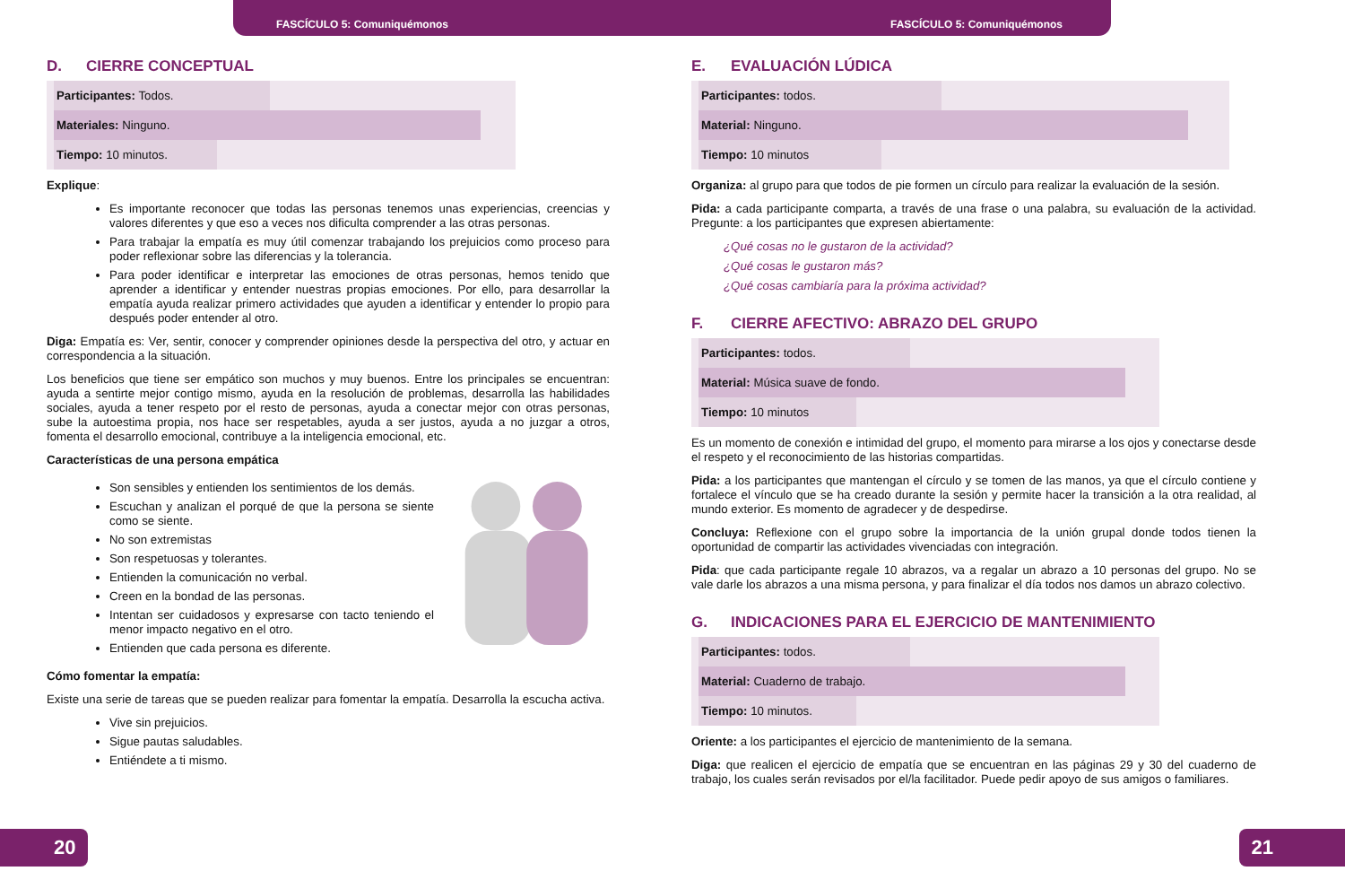FASCÍCULO 5: Comuniquémonos
FASCÍCULO 5: Comuniquémonos
D. CIERRE CONCEPTUAL
Participantes: Todos.
Materiales: Ninguno.
Tiempo: 10 minutos.
Explique:
Es importante reconocer que todas las personas tenemos unas experiencias, creencias y valores diferentes y que eso a veces nos dificulta comprender a las otras personas.
Para trabajar la empatía es muy útil comenzar trabajando los prejuicios como proceso para poder reflexionar sobre las diferencias y la tolerancia.
Para poder identificar e interpretar las emociones de otras personas, hemos tenido que aprender a identificar y entender nuestras propias emociones. Por ello, para desarrollar la empatía ayuda realizar primero actividades que ayuden a identificar y entender lo propio para después poder entender al otro.
Diga: Empatía es: Ver, sentir, conocer y comprender opiniones desde la perspectiva del otro, y actuar en correspondencia a la situación.
Los beneficios que tiene ser empático son muchos y muy buenos. Entre los principales se encuentran: ayuda a sentirte mejor contigo mismo, ayuda en la resolución de problemas, desarrolla las habilidades sociales, ayuda a tener respeto por el resto de personas, ayuda a conectar mejor con otras personas, sube la autoestima propia, nos hace ser respetables, ayuda a ser justos, ayuda a no juzgar a otros, fomenta el desarrollo emocional, contribuye a la inteligencia emocional, etc.
Características de una persona empática
Son sensibles y entienden los sentimientos de los demás.
Escuchan y analizan el porqué de que la persona se siente como se siente.
No son extremistas
Son respetuosas y tolerantes.
Entienden la comunicación no verbal.
Creen en la bondad de las personas.
Intentan ser cuidadosos y expresarse con tacto teniendo el menor impacto negativo en el otro.
Entienden que cada persona es diferente.
Cómo fomentar la empatía:
Existe una serie de tareas que se pueden realizar para fomentar la empatía. Desarrolla la escucha activa.
Vive sin prejuicios.
Sigue pautas saludables.
Entiéndete a ti mismo.
E. EVALUACIÓN LÚDICA
Participantes: todos.
Material: Ninguno.
Tiempo: 10 minutos
Organiza: al grupo para que todos de pie formen un círculo para realizar la evaluación de la sesión.
Pida: a cada participante comparta, a través de una frase o una palabra, su evaluación de la actividad. Pregunte: a los participantes que expresen abiertamente:
¿Qué cosas no le gustaron de la actividad?
¿Qué cosas le gustaron más?
¿Qué cosas cambiaría para la próxima actividad?
F. CIERRE AFECTIVO: ABRAZO DEL GRUPO
Participantes: todos.
Material: Música suave de fondo.
Tiempo: 10 minutos
Es un momento de conexión e intimidad del grupo, el momento para mirarse a los ojos y conectarse desde el respeto y el reconocimiento de las historias compartidas.
Pida: a los participantes que mantengan el círculo y se tomen de las manos, ya que el círculo contiene y fortalece el vínculo que se ha creado durante la sesión y permite hacer la transición a la otra realidad, al mundo exterior. Es momento de agradecer y de despedirse.
Concluya: Reflexione con el grupo sobre la importancia de la unión grupal donde todos tienen la oportunidad de compartir las actividades vivenciadas con integración.
Pida: que cada participante regale 10 abrazos, va a regalar un abrazo a 10 personas del grupo. No se vale darle los abrazos a una misma persona, y para finalizar el día todos nos damos un abrazo colectivo.
G. INDICACIONES PARA EL EJERCICIO DE MANTENIMIENTO
Participantes: todos.
Material: Cuaderno de trabajo.
Tiempo: 10 minutos.
Oriente: a los participantes el ejercicio de mantenimiento de la semana.
Diga: que realicen el ejercicio de empatía que se encuentran en las páginas 29 y 30 del cuaderno de trabajo, los cuales serán revisados por el/la facilitador. Puede pedir apoyo de sus amigos o familiares.
20 21